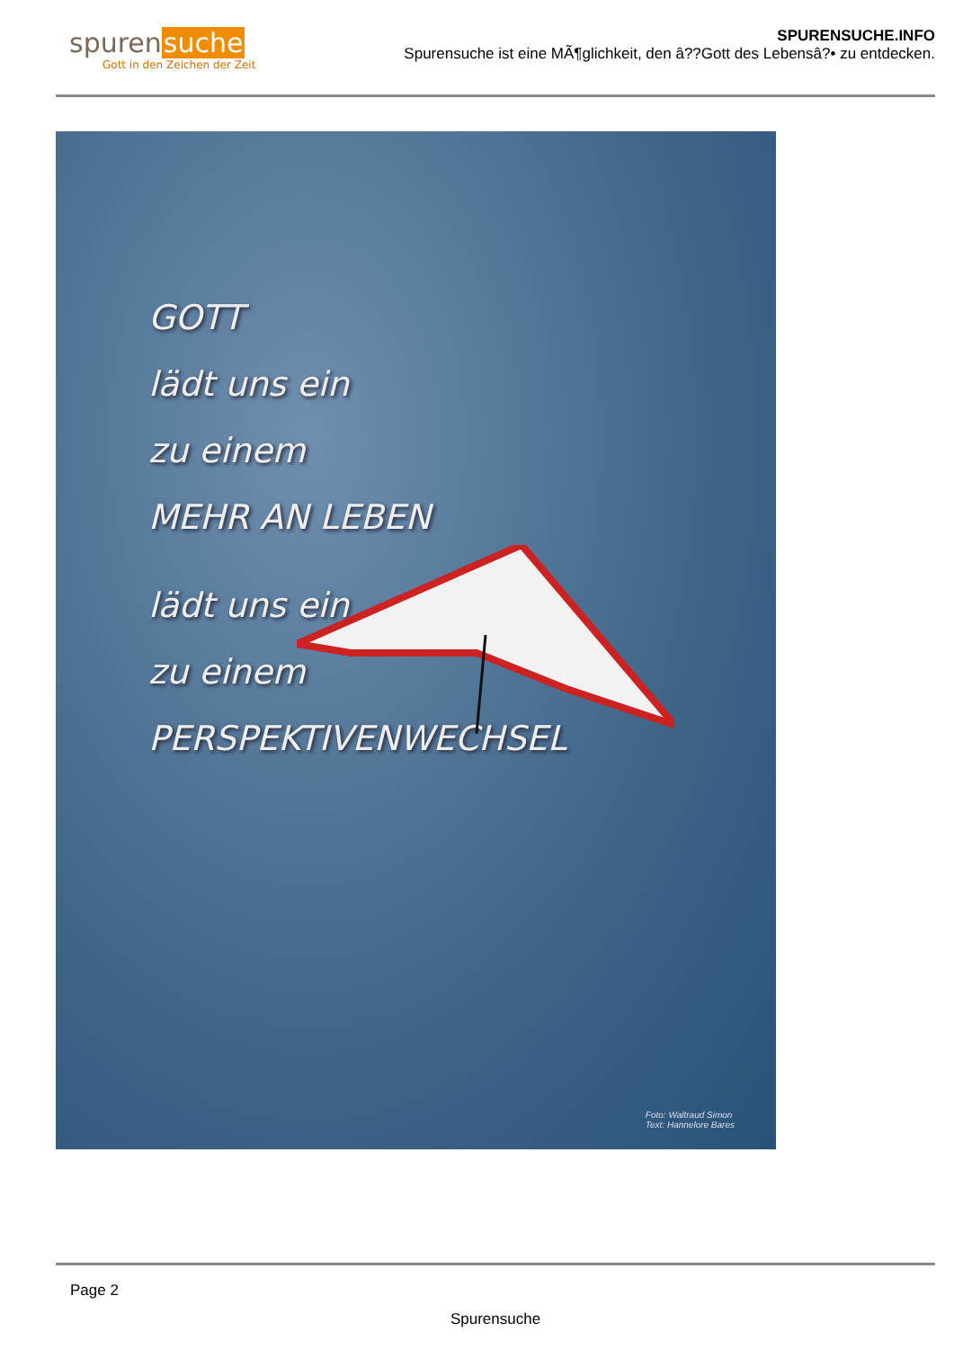spuren suche
Gott in den Zeichen der Zeit
SPURENSUCHE.INFO
Spurensuche ist eine MÃ¶glichkeit, den â??Gott des Lebensâ?• zu entdecken.
GOTT
lädt uns ein
zu einem
MEHR AN LEBEN
lädt uns ein
zu einem
PERSPEKTIVENWECHSEL
Foto: Waltraud Simon
Text: Hannelore Bares
Page 2
Spurensuche